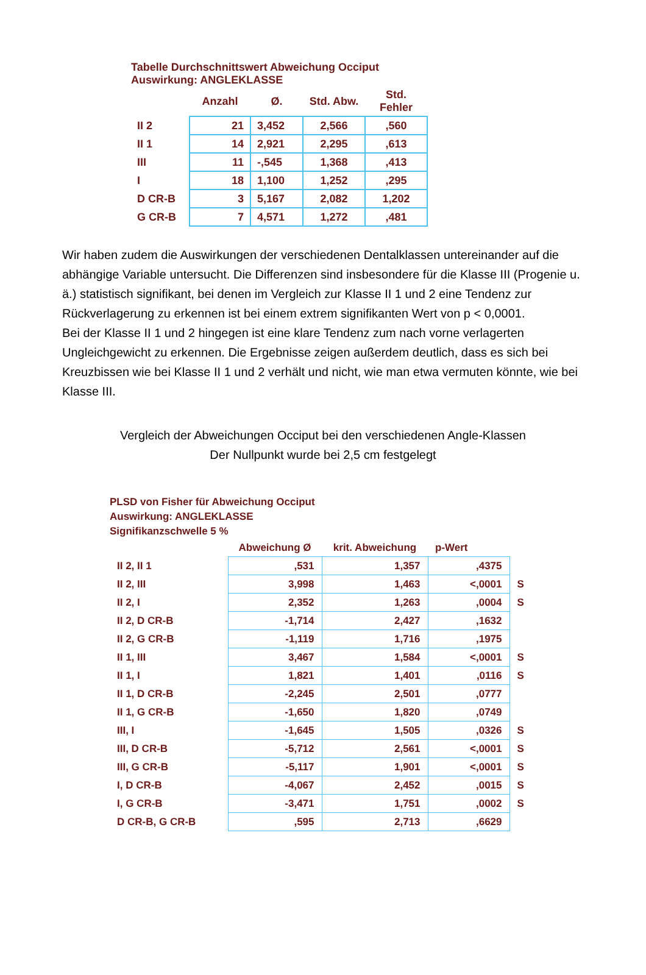Tabelle Durchschnittswert Abweichung Occiput
Auswirkung: ANGLEKLASSE
| | Anzahl | Ø. | Std. Abw. | Std. Fehler |
| --- | --- | --- | --- | --- |
| II 2 | 21 | 3,452 | 2,566 | ,560 |
| II 1 | 14 | 2,921 | 2,295 | ,613 |
| III | 11 | -,545 | 1,368 | ,413 |
| I | 18 | 1,100 | 1,252 | ,295 |
| D CR-B | 3 | 5,167 | 2,082 | 1,202 |
| G CR-B | 7 | 4,571 | 1,272 | ,481 |
Wir haben zudem die Auswirkungen der verschiedenen Dentalklassen untereinander auf die abhängige Variable untersucht. Die Differenzen sind insbesondere für die Klasse III (Progenie u. ä.) statistisch signifikant, bei denen im Vergleich zur Klasse II 1 und 2 eine Tendenz zur Rückverlagerung zu erkennen ist bei einem extrem signifikanten Wert von p < 0,0001.
Bei der Klasse II 1 und 2 hingegen ist eine klare Tendenz zum nach vorne verlagerten Ungleichgewicht zu erkennen. Die Ergebnisse zeigen außerdem deutlich, dass es sich bei Kreuzbissen wie bei Klasse II 1 und 2 verhält und nicht, wie man etwa vermuten könnte, wie bei Klasse III.
Vergleich der Abweichungen Occiput bei den verschiedenen Angle-Klassen
Der Nullpunkt wurde bei 2,5 cm festgelegt
PLSD von Fisher für Abweichung Occiput
Auswirkung: ANGLEKLASSE
Signifikanzschwelle 5 %
| | Abweichung Ø | krit. Abweichung | p-Wert | |
| --- | --- | --- | --- | --- |
| II 2, II 1 | ,531 | 1,357 | ,4375 | |
| II 2, III | 3,998 | 1,463 | <,0001 | S |
| II 2, I | 2,352 | 1,263 | ,0004 | S |
| II 2, D CR-B | -1,714 | 2,427 | ,1632 | |
| II 2, G CR-B | -1,119 | 1,716 | ,1975 | |
| II 1, III | 3,467 | 1,584 | <,0001 | S |
| II 1, I | 1,821 | 1,401 | ,0116 | S |
| II 1, D CR-B | -2,245 | 2,501 | ,0777 | |
| II 1, G CR-B | -1,650 | 1,820 | ,0749 | |
| III, I | -1,645 | 1,505 | ,0326 | S |
| III, D CR-B | -5,712 | 2,561 | <,0001 | S |
| III, G CR-B | -5,117 | 1,901 | <,0001 | S |
| I, D CR-B | -4,067 | 2,452 | ,0015 | S |
| I, G CR-B | -3,471 | 1,751 | ,0002 | S |
| D CR-B, G CR-B | ,595 | 2,713 | ,6629 | |